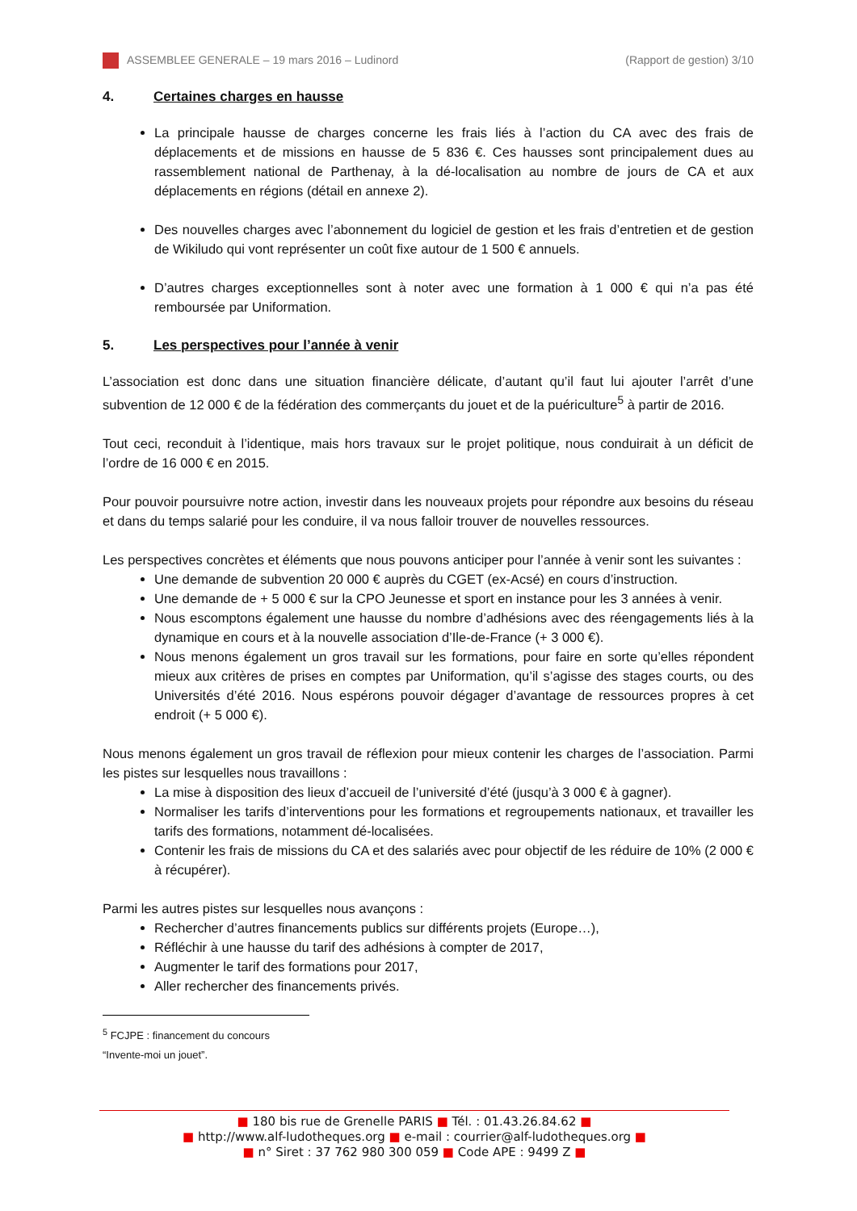ASSEMBLEE GENERALE – 19 mars 2016 – Ludinord (Rapport de gestion) 3/10
4. Certaines charges en hausse
La principale hausse de charges concerne les frais liés à l’action du CA avec des frais de déplacements et de missions en hausse de 5 836 €. Ces hausses sont principalement dues au rassemblement national de Parthenay, à la dé-localisation au nombre de jours de CA et aux déplacements en régions (détail en annexe 2).
Des nouvelles charges avec l’abonnement du logiciel de gestion et les frais d’entretien et de gestion de Wikiludo qui vont représenter un coût fixe autour de 1 500 € annuels.
D’autres charges exceptionnelles sont à noter avec une formation à 1 000 € qui n’a pas été remboursée par Uniformation.
5. Les perspectives pour l’année à venir
L’association est donc dans une situation financière délicate, d’autant qu’il faut lui ajouter l’arrêt d’une subvention de 12 000 € de la fédération des commerçants du jouet et de la puériculture<sup>5</sup> à partir de 2016.
Tout ceci, reconduit à l’identique, mais hors travaux sur le projet politique, nous conduirait à un déficit de l’ordre de 16 000 € en 2015.
Pour pouvoir poursuivre notre action, investir dans les nouveaux projets pour répondre aux besoins du réseau et dans du temps salarié pour les conduire, il va nous falloir trouver de nouvelles ressources.
Les perspectives concrètes et éléments que nous pouvons anticiper pour l’année à venir sont les suivantes :
Une demande de subvention 20 000 € auprès du CGET (ex-Acsé) en cours d’instruction.
Une demande de + 5 000 € sur la CPO Jeunesse et sport en instance pour les 3 années à venir.
Nous escomptons également une hausse du nombre d’adhésions avec des réengagements liés à la dynamique en cours et à la nouvelle association d’Ile-de-France (+ 3 000 €).
Nous menons également un gros travail sur les formations, pour faire en sorte qu’elles répondent mieux aux critères de prises en comptes par Uniformation, qu’il s’agisse des stages courts, ou des Universités d’été 2016. Nous espérons pouvoir dégager d’avantage de ressources propres à cet endroit (+ 5 000 €).
Nous menons également un gros travail de réflexion pour mieux contenir les charges de l’association. Parmi les pistes sur lesquelles nous travaillons :
La mise à disposition des lieux d’accueil de l’université d’été (jusqu’à 3 000 € à gagner).
Normaliser les tarifs d’interventions pour les formations et regroupements nationaux, et travailler les tarifs des formations, notamment dé-localisées.
Contenir les frais de missions du CA et des salariés avec pour objectif de les réduire de 10% (2 000 € à récupérer).
Parmi les autres pistes sur lesquelles nous avançons :
Rechercher d’autres financements publics sur différents projets (Europe…),
Réfléchir à une hausse du tarif des adhésions à compter de 2017,
Augmenter le tarif des formations pour 2017,
Aller rechercher des financements privés.
<sup>5</sup> FCJPE : financement du concours “Invente-moi un jouet”.
■ 180 bis rue de Grenelle PARIS ■ Tél. : 01.43.26.84.62 ■
■ http://www.alf-ludotheques.org ■ e-mail : courrier@alf-ludotheques.org ■
■ n° Siret : 37 762 980 300 059 ■ Code APE : 9499 Z ■